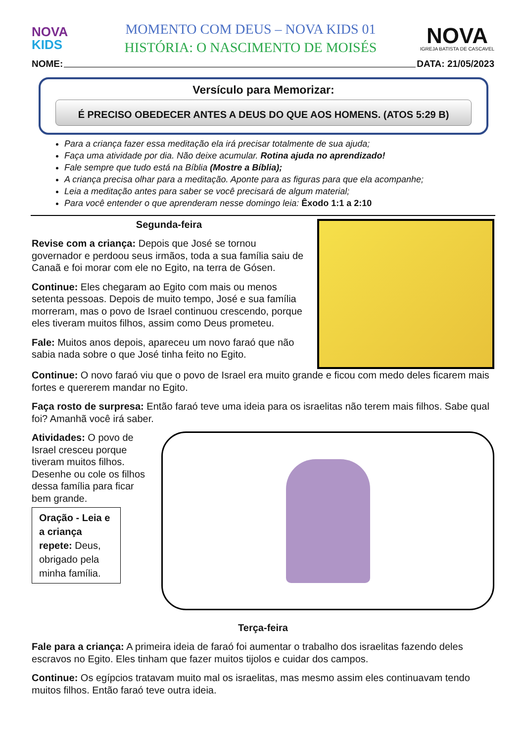NOVA
KIDS
MOMENTO COM DEUS – NOVA KIDS 01
HISTÓRIA: O NASCIMENTO DE MOISÉS
NOVA
IGREJA BATISTA DE CASCAVEL
NOME: DATA: 21/05/2023
Versículo para Memorizar:
É PRECISO OBEDECER ANTES A DEUS DO QUE AOS HOMENS. (ATOS 5:29 B)
Para a criança fazer essa meditação ela irá precisar totalmente de sua ajuda;
Faça uma atividade por dia. Não deixe acumular. Rotina ajuda no aprendizado!
Fale sempre que tudo está na Bíblia (Mostre a Bíblia);
A criança precisa olhar para a meditação. Aponte para as figuras para que ela acompanhe;
Leia a meditação antes para saber se você precisará de algum material;
Para você entender o que aprenderam nesse domingo leia: Êxodo 1:1 a 2:10
Segunda-feira
Revise com a criança: Depois que José se tornou governador e perdoou seus irmãos, toda a sua família saiu de Canaã e foi morar com ele no Egito, na terra de Gósen.
Continue: Eles chegaram ao Egito com mais ou menos setenta pessoas. Depois de muito tempo, José e sua família morreram, mas o povo de Israel continuou crescendo, porque eles tiveram muitos filhos, assim como Deus prometeu.
Fale: Muitos anos depois, apareceu um novo faraó que não sabia nada sobre o que José tinha feito no Egito.
Continue: O novo faraó viu que o povo de Israel era muito grande e ficou com medo deles ficarem mais fortes e quererem mandar no Egito.
Faça rosto de surpresa: Então faraó teve uma ideia para os israelitas não terem mais filhos. Sabe qual foi? Amanhã você irá saber.
Atividades: O povo de Israel cresceu porque tiveram muitos filhos. Desenhe ou cole os filhos dessa família para ficar bem grande.
Oração - Leia e a criança repete: Deus, obrigado pela minha família.
Terça-feira
Fale para a criança: A primeira ideia de faraó foi aumentar o trabalho dos israelitas fazendo deles escravos no Egito. Eles tinham que fazer muitos tijolos e cuidar dos campos.
Continue: Os egípcios tratavam muito mal os israelitas, mas mesmo assim eles continuavam tendo muitos filhos. Então faraó teve outra ideia.